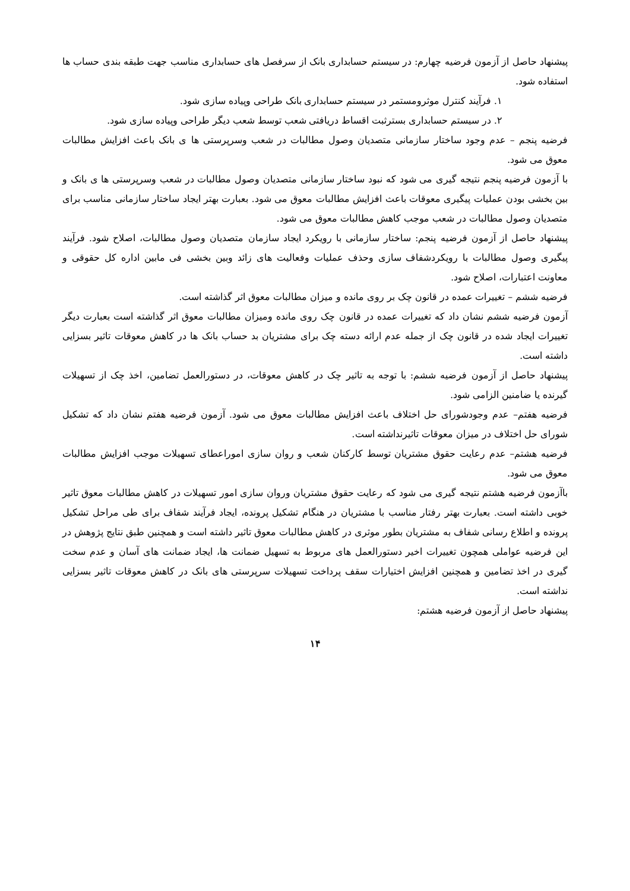پیشنهاد حاصل از آزمون فرضیه چهارم: در سیستم حسابداری بانک از سرفصل های حسابداری مناسب جهت طبقه بندی حساب ها استفاده شود.
۱. فرآیند کنترل موثرومستمر در سیستم حسابداری بانک طراحی وپیاده سازی شود.
۲. در سیستم حسابداری بسترثبت اقساط دریافتی شعب توسط شعب دیگر طراحی وپیاده سازی شود.
فرضیه پنجم – عدم وجود ساختار سازمانی متصدیان وصول مطالبات در شعب وسرپرستی ها ی بانک باعث افزایش مطالبات معوق می شود.
با آزمون فرضیه پنجم نتیجه گیری می شود که نبود ساختار سازمانی متصدیان وصول مطالبات در شعب وسرپرستی ها ی بانک و بین بخشی بودن عملیات پیگیری معوقات باعث افزایش مطالبات معوق می شود. بعبارت بهتر ایجاد ساختار سازمانی مناسب برای متصدیان وصول مطالبات در شعب موجب کاهش مطالبات معوق می شود.
پیشنهاد حاصل از آزمون فرضیه پنجم: ساختار سازمانی با رویکرد ایجاد سازمان متصدیان وصول مطالبات، اصلاح شود. فرآیند پیگیری وصول مطالبات با رویکردشفاف سازی وحذف عملیات وفعالیت های زائد وبین بخشی فی مابین اداره کل حقوقی و معاونت اعتبارات، اصلاح شود.
فرضیه ششم – تغییرات عمده در قانون چک بر روی مانده و میزان مطالبات معوق اثر گذاشته است.
آزمون فرضیه ششم نشان داد که تغییرات عمده در قانون چک روی مانده ومیزان مطالبات معوق اثر گذاشته است بعبارت دیگر تغییرات ایجاد شده در قانون چک از جمله عدم ارائه دسته چک برای مشتریان بد حساب بانک ها در کاهش معوقات تاثیر بسزایی داشته است.
پیشنهاد حاصل از آزمون فرضیه ششم: با توجه به تاثیر چک در کاهش معوقات، در دستورالعمل تضامین، اخذ چک از تسهیلات گیرنده یا ضامنین الزامی شود.
فرضیه هفتم– عدم وجودشورای حل اختلاف باعث افزایش مطالبات معوق می شود. آزمون فرضیه هفتم نشان داد که تشکیل شورای حل اختلاف در میزان معوقات تاثیرنداشته است.
فرضیه هشتم– عدم رعایت حقوق مشتریان توسط کارکنان شعب و روان سازی اموراعطای تسهیلات موجب افزایش مطالبات معوق می شود.
باآزمون فرضیه هشتم نتیجه گیری می شود که رعایت حقوق مشتریان وروان سازی امور تسهیلات در کاهش مطالبات معوق تاثیر خوبی داشته است. بعبارت بهتر رفتار مناسب با مشتریان در هنگام تشکیل پرونده، ایجاد فرآیند شفاف برای طی مراحل تشکیل پرونده و اطلاع رسانی شفاف به مشتریان بطور موثری در کاهش مطالبات معوق تاثیر داشته است و همچنین طبق نتایج پژوهش در این فرضیه عواملی همچون تغییرات اخیر دستورالعمل های مربوط به تسهیل ضمانت ها، ایجاد ضمانت های آسان و عدم سخت گیری در اخذ تضامین و همچنین افزایش اختیارات سقف پرداخت تسهیلات سرپرستی های بانک در کاهش معوقات تاثیر بسزایی نداشته است.
پیشنهاد حاصل از آزمون فرضیه هشتم:
۱۴